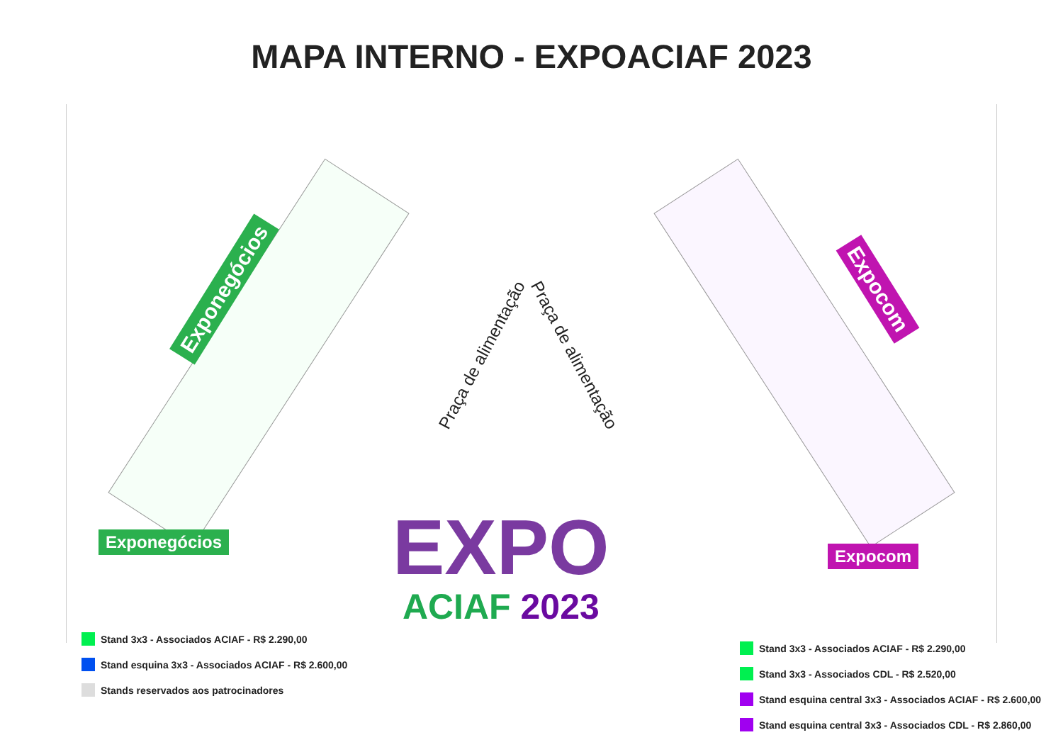MAPA INTERNO - EXPOACIAF 2023
Exponegócios Expocom
Praça de alimentação Praça de alimentação
EXPO
ACIAF 2023
Exponegócios
Expocom
Stand 3x3 - Associados ACIAF - R$ 2.290,00
Stand esquina 3x3 - Associados ACIAF - R$ 2.600,00
Stands reservados aos patrocinadores
Stand 3x3 - Associados ACIAF - R$ 2.290,00
Stand 3x3 - Associados CDL - R$ 2.520,00
Stand esquina central 3x3 - Associados ACIAF - R$ 2.600,00
Stand esquina central 3x3 - Associados CDL - R$ 2.860,00